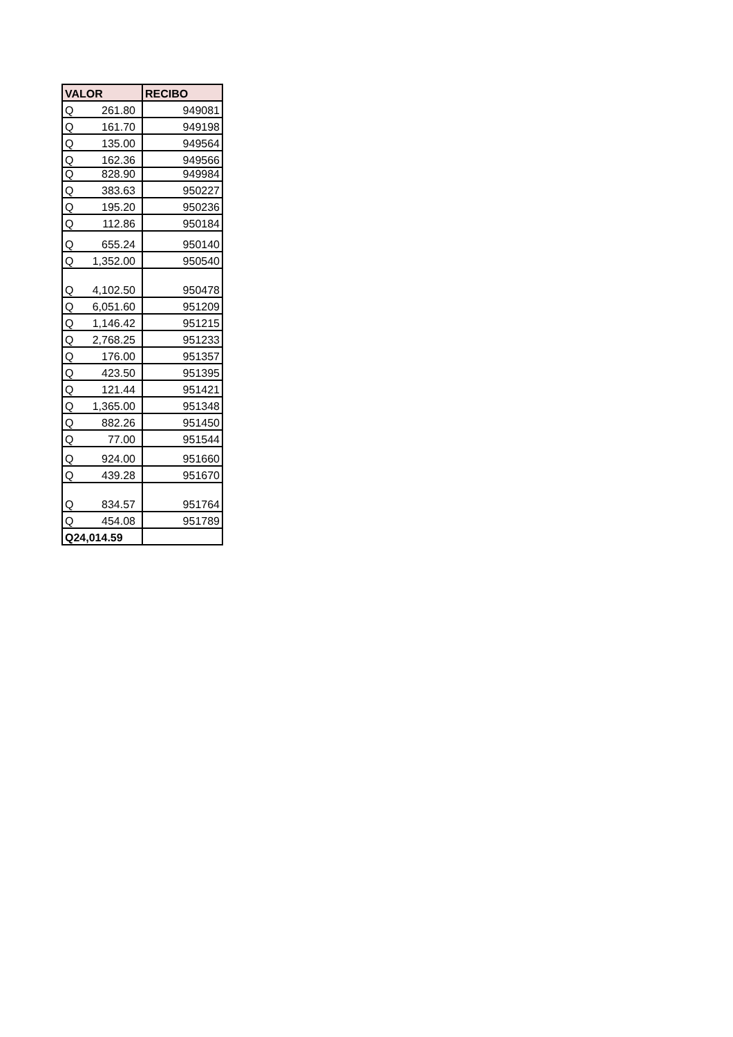| VALOR | RECIBO |
| --- | --- |
| Q 261.80 | 949081 |
| Q 161.70 | 949198 |
| Q 135.00 | 949564 |
| Q 162.36 | 949566 |
| Q 828.90 | 949984 |
| Q 383.63 | 950227 |
| Q 195.20 | 950236 |
| Q 112.86 | 950184 |
| Q 655.24 | 950140 |
| Q 1,352.00 | 950540 |
| Q 4,102.50 | 950478 |
| Q 6,051.60 | 951209 |
| Q 1,146.42 | 951215 |
| Q 2,768.25 | 951233 |
| Q 176.00 | 951357 |
| Q 423.50 | 951395 |
| Q 121.44 | 951421 |
| Q 1,365.00 | 951348 |
| Q 882.26 | 951450 |
| Q 77.00 | 951544 |
| Q 924.00 | 951660 |
| Q 439.28 | 951670 |
| Q 834.57 | 951764 |
| Q 454.08 | 951789 |
| Q24,014.59 | |